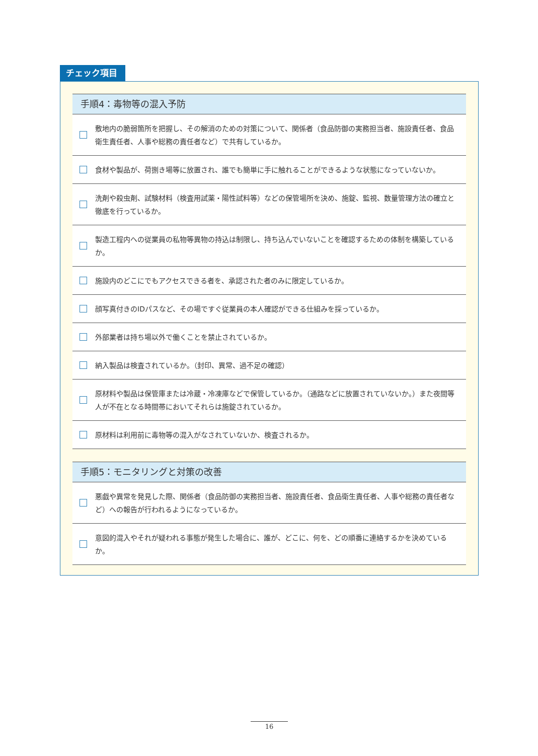チェック項目
手順4：毒物等の混入予防
敷地内の脆弱箇所を把握し、その解消のための対策について、関係者（食品防御の実務担当者、施設責任者、食品衛生責任者、人事や総務の責任者など）で共有しているか。
食材や製品が、荷捌き場等に放置され、誰でも簡単に手に触れることができるような状態になっていないか。
洗剤や殺虫剤、試験材料（検査用試薬・陽性試料等）などの保管場所を決め、施錠、監視、数量管理方法の確立と徹底を行っているか。
製造工程内への従業員の私物等異物の持込は制限し、持ち込んでいないことを確認するための体制を構築しているか。
施設内のどこにでもアクセスできる者を、承認された者のみに限定しているか。
顔写真付きのIDパスなど、その場ですぐ従業員の本人確認ができる仕組みを採っているか。
外部業者は持ち場以外で働くことを禁止されているか。
納入製品は検査されているか。（封印、異常、過不足の確認）
原材料や製品は保管庫または冷蔵・冷凍庫などで保管しているか。（通路などに放置されていないか。）また夜間等人が不在となる時間帯においてそれらは施錠されているか。
原材料は利用前に毒物等の混入がなされていないか、検査されるか。
手順5：モニタリングと対策の改善
悪戯や異常を発見した際、関係者（食品防御の実務担当者、施設責任者、食品衛生責任者、人事や総務の責任者など）への報告が行われるようになっているか。
意図的混入やそれが疑われる事態が発生した場合に、誰が、どこに、何を、どの順番に連絡するかを決めているか。
16